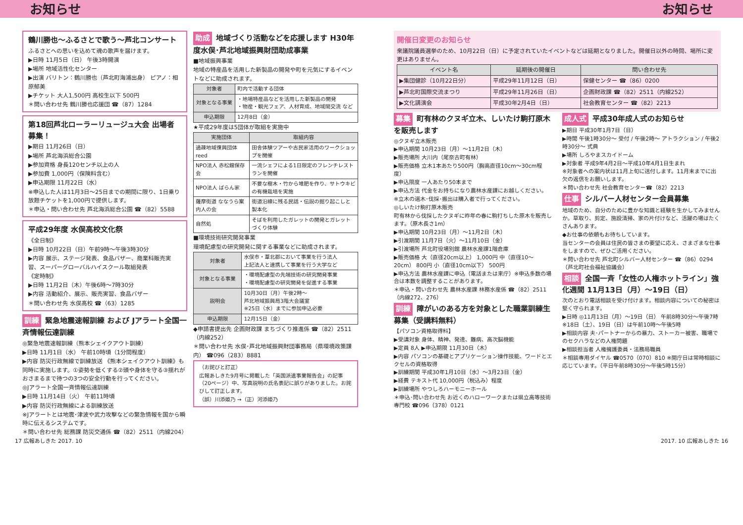お知らせ お知らせ
鶴川勝也～ふるさとで歌う～芦北コンサート
ふるさとへの思いを込めて魂の歌声を届けます。
▶日時 11月5日（日） 午後3時開演
▶場所 地域活性化センター
▶出演 バリトン：鶴川勝也（芦北町海浦出身） ピアノ：相原郁美
▶チケット 大人1,500円 高校生以下 500円
＊問い合わせ先 鶴川勝也応援団 ☎（87）1284
第18回芦北ローラーリュージュ大会 出場者募集！
▶期日 11月26日（日）
▶場所 芦北海浜総合公園
▶参加資格 身長120センチ以上の人
▶参加費 1,000円（保険料含む）
▶申込期限 11月22日（水）
※申込した人は11月3日～25日までの期間に限り、1日乗り放題チケットを1,000円で提供します。
＊申込・問い合わせ先 芦北海浜総合公園 ☎（82）5588
平成29年度 水俣高校文化祭
《全日制》
▶日時 10月22日（日）午前9時～午後3時30分
▶内容 展示、ステージ発表、食品バザー、商業科販売実習、スーパーグローバルハイスクール取組発表
《定時制》
▶日時 11月2日（木）午後6時～7時30分
▶内容 活動紹介、展示、販売実習、食品バザー
＊問い合わせ先 水俣高校 ☎（63）1285
訓練 緊急地震速報訓練 および Jアラート全国一斉情報伝達訓練
◎緊急地震速報訓練（熊本シェイクアウト訓練）
▶日時 11月1日（水） 午前10時頃（1分間程度）
▶内容 防災行政無線で訓練放送 《熊本シェイクアウト訓練》も同時に実施します。①姿勢を低くする②頭や身体を守る③揺れがおさまるまで待つの3つの安全行動を行ってください。
◎Jアラート全国一斉情報伝達訓練
▶日時 11月14日（火） 午前11時頃
▶内容 防災行政無線による訓練放送
※Jアラートとは地震･津波や武力攻撃などの緊急情報を国から瞬時に伝えるシステムです。
＊問い合わせ先 総務課 防災交通係 ☎（82）2511（内線204）
助成 地域づくり活動などを応援します H30年度水俣･芦北地域振興財団助成事業
■地域振興事業
地域の特産品を活用した新製品の開発や町を元気にするイベントなどに助成されます。
| 対象者 | 町内で活動する団体 |
| 対象となる事業 | ・地場特産品などを活用した新製品の開発 ・物産・観光フェア、人材育成、地域間交流 など |
| 申込期限 | 12月8日（金） |
★平成29年度は5団体が取組を実施中
| 実施団体 | 取組内容 |
| --- | --- |
| 過疎地域復興団体 reed | 田舎体験ツアーや古民家活用のワークショップを開催 |
| NPO法人 赤松館保存会 | 一流シェフによる1日限定のフレンチレストランを開催 |
| NPO法人 ばらん家 | 不要な樹木・竹から堆肥を作り、サトウキビの有機栽培を実施 |
| 薩摩街道 ななうら案内人の会 | 街道沿線に残る民話・伝説の掘り起こしと製本化 |
| 自然処 | そばを利用したガレットの開発とガレットづくり体験 |
■環境技術研究開発事業
環境配慮型の研究開発に関する事業などに助成されます。
| 対象者 | 水俣市・葦北郡において事業を行う法人 上記法人と連携して事業を行う大学など |
| 対象となる事業 | ・環境配慮型の先端技術の研究開発事業 ・環境配慮型の研究開発を促進する事業 |
| 説明会 | 10月30日（月）午後2時～ 芦北地域振興局3階大会議室 ※25日（水）までに参加申込必要 |
| 申込期限 | 12月15日（金） |
◆申請書提出先 企画財政課 まちづくり推進係 ☎（82）2511（内線252）
＊問い合わせ先 水俣･芦北地域振興財団事務局（県環境政策課内） ☎096（283）8881
（お詫びと訂正）
広報あしきた9月号に掲載した「英国派遣事業報告会」の記事（20ページ）中、写真説明の氏名表記に誤りがありました。お詫びして訂正します。
（誤）川添姫乃 →（正）河添姫乃
開催日変更のお知らせ
衆議院議員選挙のため、10月22日（日）に予定されていたイベントなどは延期となりました。開催日以外の時間、場所に変更はありません。
| イベント名 | 延期後の開催日 | 問い合わせ先 |
| --- | --- | --- |
| ▶集団健診（10月22日分） | 平成29年11月12日（日） | 保健センター ☎（86）0200 |
| ▶芦北町国際交流まつり | 平成29年11月26日（日） | 企画財政課 ☎（82）2511（内線252） |
| ▶文化講演会 | 平成30年2月4日（日） | 社会教育センター ☎（82）2213 |
募集 町有林のクヌギ立木、しいたけ駒打原木を販売します
◎クヌギ立木販売
▶申込期間 10月23日（月）～11月2日（木）
▶販売場所 大川内（尾奈古町有林）
▶販売価格 立木1本あたり500円（胸高直径10cm～30cm程度）
▶申込限度 一人あたり50本まで
▶申込方法 代金をお持ちになり農林水産課にお越しください。
※立木の選木･伐採･搬出は購入者で行ってください。
◎しいたけ駒打原木販売
町有林から伐採したクヌギに昨年の春に駒打ちした原木を販売します。（原木長さ1m）
▶申込期間 10月23日（月）～11月2日（木）
▶引渡期間 11月7日（火）～11月10日（金）
▶引渡場所 芦北町役場別館 農林水産課1階倉庫
▶販売価格 大（直径20cm以上） 1,000円 中（直径10～20cm） 800円 小（直径10cm以下） 500円
▶申込方法 農林水産課に申込（電話または来庁）※申込多数の場合は本数を調整することがあります。
＊申込・問い合わせ先 農林水産課 林務水産係 ☎（82）2511（内線272、276）
訓練 障がいのある方を対象とした職業訓練生募集（受講料無料）
【パソコン資格取得科】
▶受講対象 身体、精神、発達、難病、高次脳機能
▶定員 8人 ▶申込期限 11月30日（木）
▶内容 パソコンの基礎とアプリケーション操作技能、ワードとエクセルの資格取得
▶訓練期間 平成30年1月10日（水）～3月23日（金）
▶経費 テキスト代 10,000円（税込み）程度
▶訓練場所 やつしろハーモニーホール
＊申込･問い合わせ先 お近くのハローワークまたは県立高等技術専門校 ☎096（378）0121
成人式 平成30年成人式のお知らせ
▶期日 平成30年1月7日（日）
▶時間 午後1時30分～ 受付 / 午後2時～ アトラクション / 午後2時30分～ 式典
▶場所 しろやまスカイドーム
▶対象者 平成9年4月2日～平成10年4月1日生まれ
※対象者への案内状は11月上旬に送付します。11月末までに出欠の返信をお願いします。
＊問い合わせ先 社会教育センター☎（82）2213
仕事 シルバー人材センター会員募集
地域のため、自分のために豊かな知識と経験を生かしてみませんか。草取り、剪定、施設清掃、家の片付けなど、活躍の場はたくさんあります。
◆お仕事の依頼もお待ちしています。
当センターの会員は住民の皆さまの要望に応え、さまざまな仕事をしますので、ぜひご活用ください。
＊問い合わせ先 芦北町シルバー人材センター ☎（86）0294（芦北町社会福祉協議会）
相談 全国一斉「女性の人権ホットライン」強化週間 11月13日（月）～19日（日）
次のとおり電話相談を受け付けます。相談内容についての秘密は堅く守られます。
▶日時 ◎11月13日（月）～19日（日） 午前8時30分～午後7時 ※18日（土）、19日（日）は午前10時～午後5時
▶相談内容 夫･パートナーからの暴力、ストーカー被害、職場でのセクハラなどの人権問題
▶相談担当者 人権擁護委員・法務局職員
＊相談専用ダイヤル ☎0570（070）810 ※開庁日は常時相談に応じています。（平日午前8時30分～午後5時15分）
17 広報あしきた 2017. 10 2017. 10 広報あしきた 16